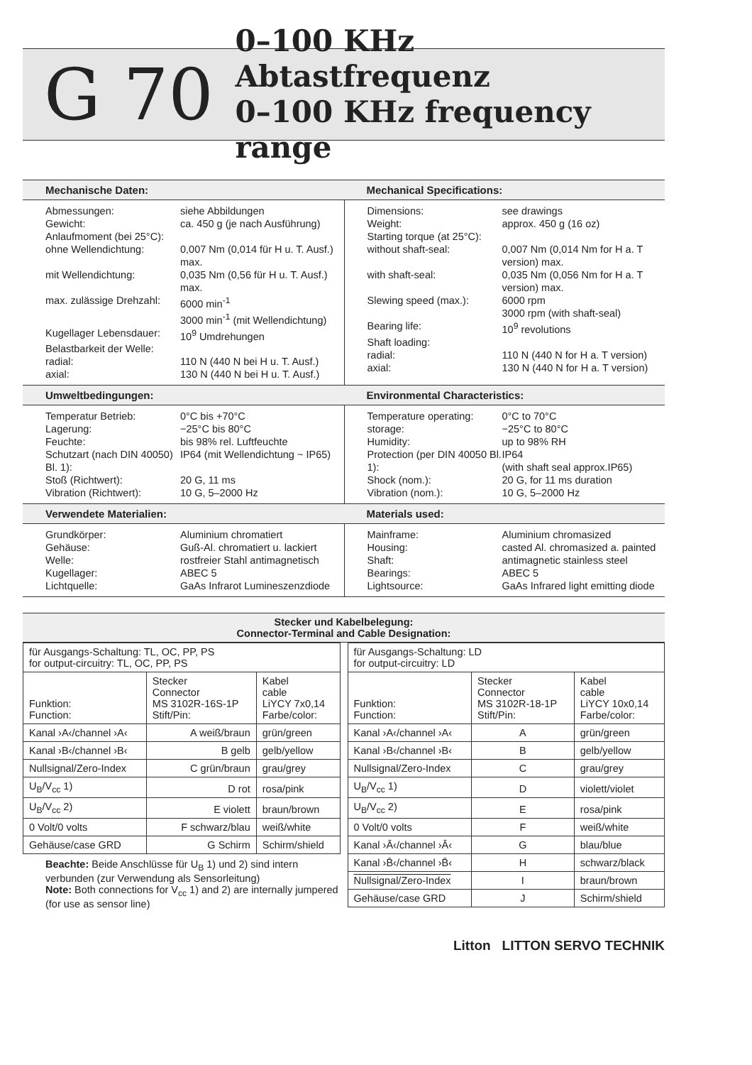G 70
0–100 KHz Abtastfrequenz
0–100 KHz frequency range
Mechanische Daten: Mechanical Specifications:
Abmessungen: siehe Abbildungen
Gewicht: ca. 450 g (je nach Ausführung)
Anlaufmoment (bei 25°C):
ohne Wellendichtung: 0,007 Nm (0,014 für H u. T. Ausf.) max.
mit Wellendichtung: 0,035 Nm (0,56 für H u. T. Ausf.) max.
max. zulässige Drehzahl: 6000 min<sup>-1</sup>
3000 min<sup>-1</sup> (mit Wellendichtung)
Kugellager Lebensdauer: 10<sup>9</sup> Umdrehungen
Belastbarkeit der Welle:
radial: 110 N (440 N bei H u. T. Ausf.)
axial: 130 N (440 N bei H u. T. Ausf.)
Dimensions: see drawings
Weight: approx. 450 g (16 oz)
Starting torque (at 25°C):
without shaft-seal: 0,007 Nm (0,014 Nm for H a. T version) max.
with shaft-seal: 0,035 Nm (0,056 Nm for H a. T version) max.
Slewing speed (max.): 6000 rpm
3000 rpm (with shaft-seal)
Bearing life: 10<sup>9</sup> revolutions
Shaft loading:
radial: 110 N (440 N for H a. T version)
axial: 130 N (440 N for H a. T version)
Umweltbedingungen: Environmental Characteristics:
Temperatur Betrieb:
Lagerung: 0°C bis +70°C
−25°C bis 80°C
Feuchte: bis 98% rel. Luftfeuchte
Schutzart (nach DIN 40050) Bl. 1): IP64 (mit Wellendichtung ~ IP65)
Stoß (Richtwert): 20 G, 11 ms
Vibration (Richtwert): 10 G, 5–2000 Hz
Temperature operating:
storage: 0°C to 70°C
−25°C to 80°C
Humidity: up to 98% RH
Protection (per DIN 40050 Bl. 1): IP64
(with shaft seal approx.IP65)
Shock (nom.): 20 G, for 11 ms duration
Vibration (nom.): 10 G, 5–2000 Hz
Verwendete Materialien: Materials used:
Grundkörper: Aluminium chromatiert
Gehäuse: Guß-Al. chromatiert u. lackiert
Welle: rostfreier Stahl antimagnetisch
Kugellager: ABEC 5
Lichtquelle: GaAs Infrarot Lumineszenzdiode
Mainframe: Aluminium chromasized
Housing: casted Al. chromasized a. painted
Shaft: antimagnetic stainless steel
Bearings: ABEC 5
Lightsource: GaAs Infrared light emitting diode
Stecker und Kabelbelegung:
Connector-Terminal and Cable Designation:
| für Ausgangs-Schaltung: TL, OC, PP, PS for output-circuitry: TL, OC, PP, PS | | |
| Funktion: Function: | Stecker Connector MS 3102R-16S-1P Stift/Pin: | Kabel cable LiYCY 7x0,14 Farbe/color: |
| Kanal ›A‹/channel ›A‹ | A weiß/braun | grün/green |
| Kanal ›B‹/channel ›B‹ | B gelb | gelb/yellow |
| Nullsignal/Zero-Index | C grün/braun | grau/grey |
| U<sub>B</sub>/V<sub>cc</sub> 1) | D rot | rosa/pink |
| U<sub>B</sub>/V<sub>cc</sub> 2) | E violett | braun/brown |
| 0 Volt/0 volts | F schwarz/blau | weiß/white |
| Gehäuse/case GRD | G Schirm | Schirm/shield |
Beachte: Beide Anschlüsse für U<sub>B</sub> 1) und 2) sind intern verbunden (zur Verwendung als Sensorleitung)
Note: Both connections for V<sub>cc</sub> 1) and 2) are internally jumpered (for use as sensor line)
| für Ausgangs-Schaltung: LD for output-circuitry: LD | | |
| Funktion: Function: | Stecker Connector MS 3102R-18-1P Stift/Pin: | Kabel cable LiYCY 10x0,14 Farbe/color: |
| Kanal ›A‹/channel ›A‹ | A | grün/green |
| Kanal ›B‹/channel ›B‹ | B | gelb/yellow |
| Nullsignal/Zero-Index | C | grau/grey |
| U<sub>B</sub>/V<sub>cc</sub> 1) | D | violett/violet |
| U<sub>B</sub>/V<sub>cc</sub> 2) | E | rosa/pink |
| 0 Volt/0 volts | F | weiß/white |
| Kanal ›Ā‹/channel ›Ā‹ | G | blau/blue |
| Kanal ›B̄‹/channel ›B̄‹ | H | schwarz/black |
| Nullsignal/Zero-Index | I | braun/brown |
| Gehäuse/case GRD | J | Schirm/shield |
Litton LITTON SERVO TECHNIK